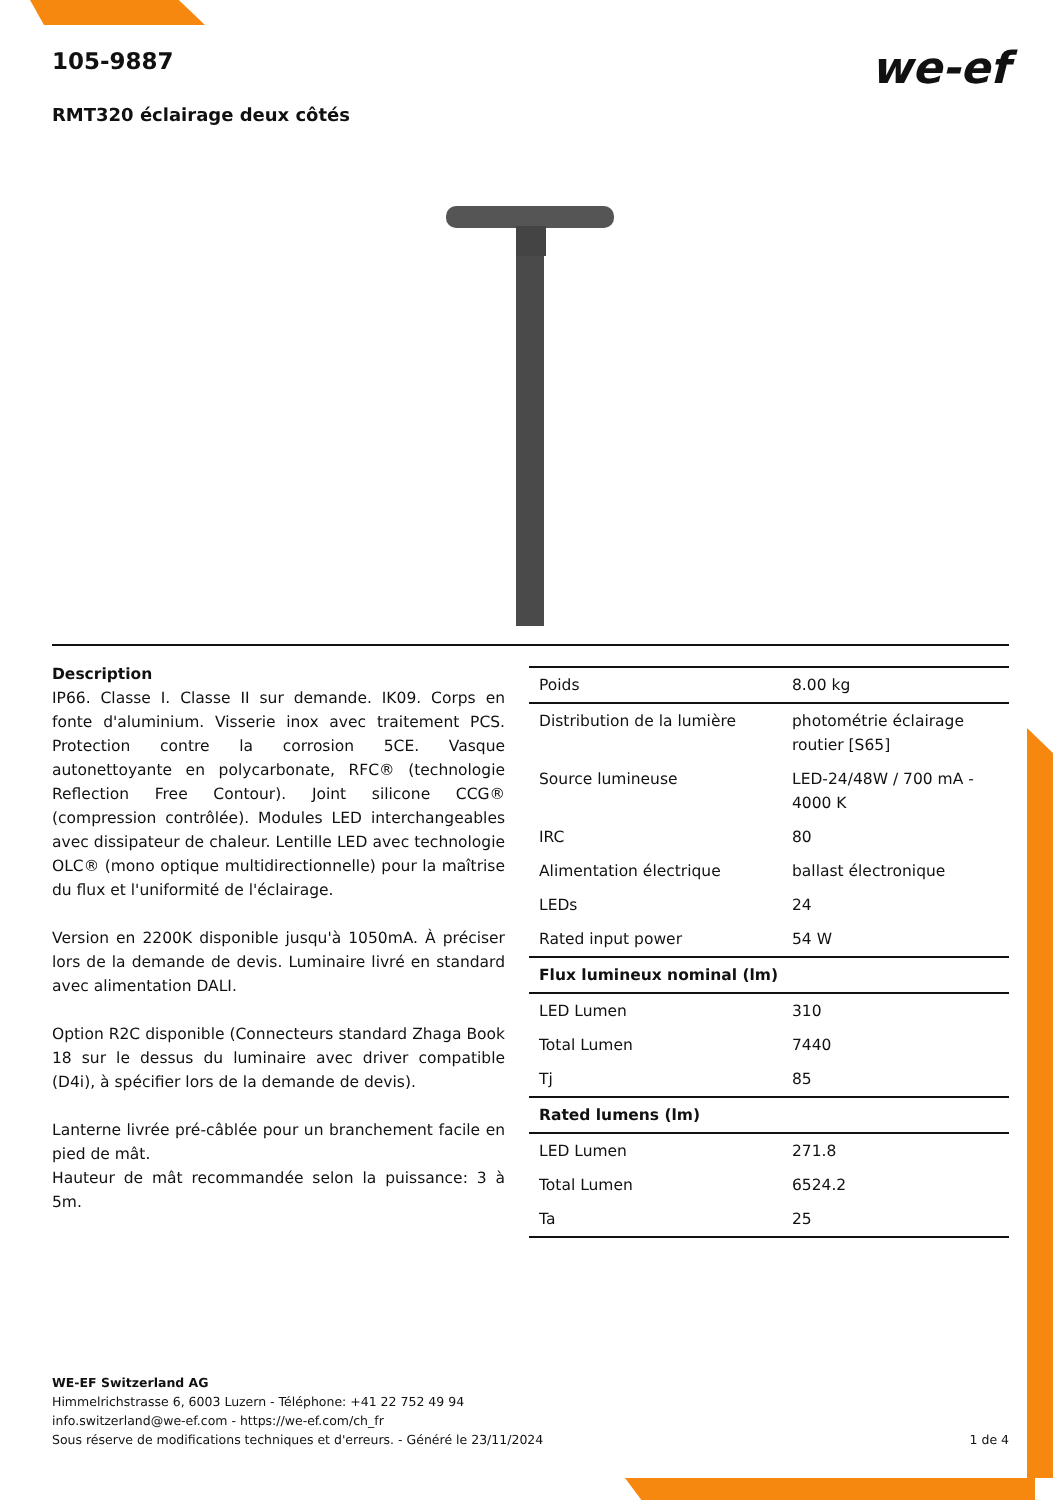105-9887
RMT320 éclairage deux côtés
we-ef
Description
IP66. Classe I. Classe II sur demande. IK09. Corps en fonte d'aluminium. Visserie inox avec traitement PCS. Protection contre la corrosion 5CE. Vasque autonettoyante en polycarbonate, RFC® (technologie Reflection Free Contour). Joint silicone CCG® (compression contrôlée). Modules LED interchangeables avec dissipateur de chaleur. Lentille LED avec technologie OLC® (mono optique multidirectionnelle) pour la maîtrise du flux et l'uniformité de l'éclairage.
Version en 2200K disponible jusqu'à 1050mA. À préciser lors de la demande de devis. Luminaire livré en standard avec alimentation DALI.
Option R2C disponible (Connecteurs standard Zhaga Book 18 sur le dessus du luminaire avec driver compatible (D4i), à spécifier lors de la demande de devis).
Lanterne livrée pré-câblée pour un branchement facile en pied de mât.
Hauteur de mât recommandée selon la puissance: 3 à 5m.
| Poids | 8.00 kg |
| Distribution de la lumière | photométrie éclairage routier [S65] |
| Source lumineuse | LED-24/48W / 700 mA - 4000 K |
| IRC | 80 |
| Alimentation électrique | ballast électronique |
| LEDs | 24 |
| Rated input power | 54 W |
| Flux lumineux nominal (lm) | |
| LED Lumen | 310 |
| Total Lumen | 7440 |
| Tj | 85 |
| Rated lumens (lm) | |
| LED Lumen | 271.8 |
| Total Lumen | 6524.2 |
| Ta | 25 |
WE-EF Switzerland AG
Himmelrichstrasse 6, 6003 Luzern - Téléphone: +41 22 752 49 94
info.switzerland@we-ef.com - https://we-ef.com/ch_fr
Sous réserve de modifications techniques et d'erreurs. - Généré le 23/11/2024
1 de 4